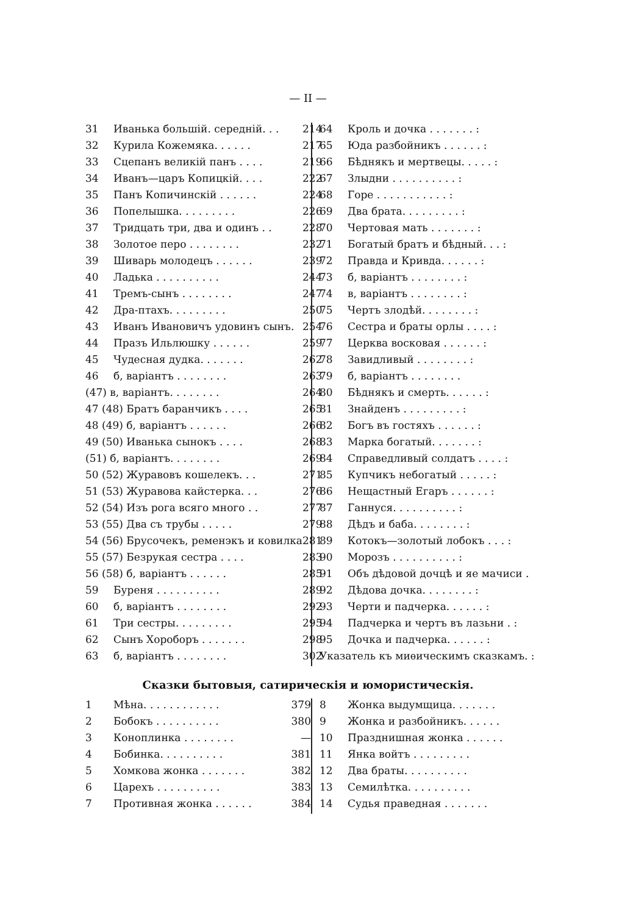— II —
| 31 | Иванька большій. середній. . . | 214 |
| 32 | Курила Кожемяка. . . . . . | 217 |
| 33 | Сцепанъ великій панъ . . . . | 219 |
| 34 | Иванъ—царъ Копицкій. . . . | 222 |
| 35 | Панъ Копичинскій . . . . . . | 224 |
| 36 | Попелышка. . . . . . . . . | 226 |
| 37 | Тридцать три, два и одинъ . . | 228 |
| 38 | Золотое перо . . . . . . . . | 232 |
| 39 | Шиварь молодецъ . . . . . . | 239 |
| 40 | Ладька . . . . . . . . . . | 244 |
| 41 | Тремъ-сынъ . . . . . . . . | 247 |
| 42 | Дра-птахъ. . . . . . . . . | 250 |
| 43 | Иванъ Ивановичъ удовинъ сынъ. | 254 |
| 44 | Празъ Ильлюшку . . . . . . | 259 |
| 45 | Чудесная дудка. . . . . . . | 262 |
| 46 | б, варіантъ . . . . . . . . | 263 |
| (47) в, варіантъ. . . . . . . . | | 264 |
| 47 (48) Братъ баранчикъ . . . . | | 265 |
| 48 (49) б, варіантъ . . . . . . | | 266 |
| 49 (50) Иванька сынокъ . . . . | | 268 |
| (51) б, варіантъ. . . . . . . . | | 269 |
| 50 (52) Журавовъ кошелекъ. . . | | 271 |
| 51 (53) Журавова кайстерка. . . | | 276 |
| 52 (54) Изъ рога всяго много . . | | 277 |
| 53 (55) Два съ трубы . . . . . | | 279 |
| 54 (56) Брусочекъ, ременэкъ и ковилка | | 281 |
| 55 (57) Безрукая сестра . . . . | | 283 |
| 56 (58) б, варіантъ . . . . . . | | 285 |
| 59 | Буреня . . . . . . . . . . | 289 |
| 60 | б, варіантъ . . . . . . . . | 292 |
| 61 | Три сестры. . . . . . . . . | 295 |
| 62 | Сынъ Хороборъ . . . . . . . | 298 |
| 63 | б, варіантъ . . . . . . . . | 302 |
| 64 | Кроль и дочка . . . . . . . : |
| 65 | Юда разбойникъ . . . . . . : |
| 66 | Бѣднякъ и мертвецы. . . . . : |
| 67 | Злыдни . . . . . . . . . . : |
| 68 | Горе . . . . . . . . . . . : |
| 69 | Два брата. . . . . . . . . : |
| 70 | Чертовая мать . . . . . . . : |
| 71 | Богатый братъ и бѣдный. . . : |
| 72 | Правда и Кривда. . . . . . : |
| 73 | б, варіантъ . . . . . . . . : |
| 74 | в, варіантъ . . . . . . . . : |
| 75 | Чертъ злодѣй. . . . . . . . : |
| 76 | Сестра и браты орлы . . . . : |
| 77 | Церква восковая . . . . . . : |
| 78 | Завидливый . . . . . . . . : |
| 79 | б, варіантъ . . . . . . . . |
| 80 | Бѣднякъ и смерть. . . . . . : |
| 81 | Знайденъ . . . . . . . . . : |
| 82 | Богъ въ гостяхъ . . . . . . : |
| 83 | Марка богатый. . . . . . . : |
| 84 | Справедливый солдатъ . . . . : |
| 85 | Купчикъ небогатый . . . . . : |
| 86 | Нещастный Егаръ . . . . . . : |
| 87 | Ганнуся. . . . . . . . . . : |
| 88 | Дѣдъ и баба. . . . . . . . : |
| 89 | Котокъ—золотый лобокъ . . . : |
| 90 | Морозъ . . . . . . . . . . : |
| 91 | Объ дѣдовой дочцѣ и яе мачиси . |
| 92 | Дѣдова дочка. . . . . . . . : |
| 93 | Черти и падчерка. . . . . . : |
| 94 | Падчерка и чертъ въ лазьни . : |
| 95 | Дочка и падчерка. . . . . . : |
| Указатель къ миѳическимъ сказкамъ. : | |
Сказки бытовыя, сатирическія и юмористическія.
| 1 | Мѣна. . . . . . . . . . . . | 379 |
| 2 | Бобокъ . . . . . . . . . . | 380 |
| 3 | Коноплинка . . . . . . . . | — |
| 4 | Бобинка. . . . . . . . . . | 381 |
| 5 | Хомкова жонка . . . . . . . | 382 |
| 6 | Царехъ . . . . . . . . . . | 383 |
| 7 | Противная жонка . . . . . . | 384 |
| 8 | Жонка выдумщица. . . . . . . |
| 9 | Жонка и разбойникъ. . . . . . |
| 10 | Празднишная жонка . . . . . . |
| 11 | Янка войтъ . . . . . . . . . |
| 12 | Два браты. . . . . . . . . . |
| 13 | Семилѣтка. . . . . . . . . . |
| 14 | Судья праведная . . . . . . . |